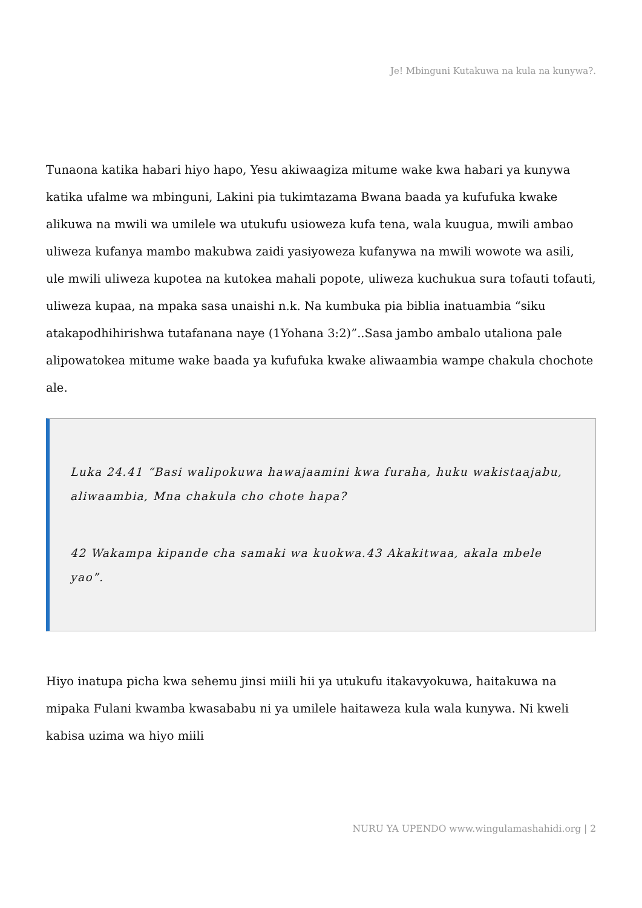Je! Mbinguni Kutakuwa na kula na kunywa?.
Tunaona katika habari hiyo hapo, Yesu akiwaagiza mitume wake kwa habari ya kunywa katika ufalme wa mbinguni, Lakini pia tukimtazama Bwana baada ya kufufuka kwake alikuwa na mwili wa umilele wa utukufu usioweza kufa tena, wala kuugua, mwili ambao uliweza kufanya mambo makubwa zaidi yasiyoweza kufanywa na mwili wowote wa asili, ule mwili uliweza kupotea na kutokea mahali popote, uliweza kuchukua sura tofauti tofauti, uliweza kupaa, na mpaka sasa unaishi n.k. Na kumbuka pia biblia inatuambia “siku atakapodhihirishwa tutafanana naye (1Yohana 3:2)”..Sasa jambo ambalo utaliona pale alipowatokea mitume wake baada ya kufufuka kwake aliwaambia wampe chakula chochote ale.
Luka 24.41 “Basi walipokuwa hawajaamini kwa furaha, huku wakistaajabu, aliwaambia, Mna chakula cho chote hapa?
42 Wakampa kipande cha samaki wa kuokwa.43 Akakitwaa, akala mbele yao”.
Hiyo inatupa picha kwa sehemu jinsi miili hii ya utukufu itakavyokuwa, haitakuwa na mipaka Fulani kwamba kwasababu ni ya umilele haitaweza kula wala kunywa. Ni kweli kabisa uzima wa hiyo miili
NURU YA UPENDO www.wingulamashahidi.org | 2